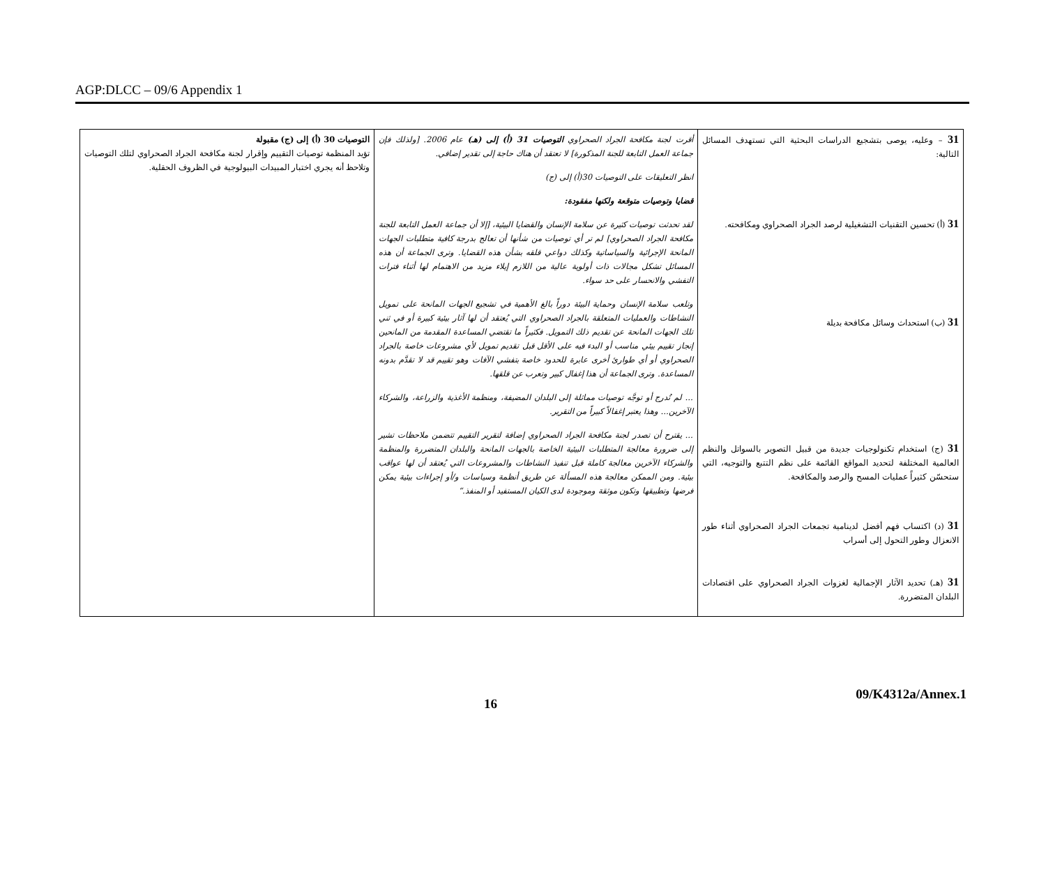AGP:DLCC – 09/6 Appendix 1
| 31 – وعليه، يوصى بتشجيع الدراسات البحثية التي تستهدف المسائل التالية: 31 (أ) تحسين التقنيات التشغيلية لرصد الجراد الصحراوي ومكافحته. 31 (ب) استحداث وسائل مكافحة بديلة 31 (ج) استخدام تكنولوجيات جديدة من قبيل التصوير بالسواتل والنظم العالمية المختلفة لتحديد المواقع القائمة على نظم التتبع والتوجيه، التي ستحسّن كثيراً عمليات المسح والرصد والمكافحة. 31 (د) اكتساب فهم أفضل لدينامية تجمعات الجراد الصحراوي أثناء طور الانعزال وطور التحول إلى أسراب 31 (هـ) تحديد الآثار الإجمالية لغزوات الجراد الصحراوي على اقتصادات البلدان المتضررة. | أقرت لجنة مكافحة الجراد الصحراوي التوصيات 31 (أ) إلى (هـ) عام 2006. [ولذلك فإن جماعة العمل التابعة للجنة المذكورة] لا تعتقد أن هناك حاجة إلى تقدير إضافي. انظر التعليقات على التوصيات 30(أ) إلى (ج) قضايا وتوصيات متوقعة ولكنها مفقودة: لقد تحدثت توصيات كثيرة عن سلامة الإنسان والقضايا البيئية، [إلا أن جماعة العمل التابعة للجنة مكافحة الجراد الصحراوي] لم تر أي توصيات من شأنها أن تعالج بدرجة كافية متطلبات الجهات المانحة الإجرائية والسياساتية وكذلك دواعي قلقه بشأن هذه القضايا. وترى الجماعة أن هذه المسائل تشكل مجالات ذات أولوية عالية من اللازم إيلاء مزيد من الاهتمام لها أثناء فترات التفشي والانحسار على حد سواء. وتلعب سلامة الإنسان وحماية البيئة دوراً بالغ الأهمية في تشجيع الجهات المانحة على تمويل النشاطات والعمليات المتعلقة بالجراد الصحراوي التي يُعتقد أن لها آثار بيئية كبيرة أو في ثني تلك الجهات المانحة عن تقديم ذلك التمويل. فكثيراً ما تقتضي المساعدة المقدمة من المانحين إنجاز تقييم بيئي مناسب أو البدء فيه على الأقل قبل تقديم تمويل لأي مشروعات خاصة بالجراد الصحراوي أو أي طوارئ أخرى عابرة للحدود خاصة بتفشي الآفات وهو تقييم قد لا تقدَّم بدونه المساعدة. وترى الجماعة أن هذا إغفال كبير وتعرب عن قلقها. ... لم تُدرج أو توجَّه توصيات مماثلة إلى البلدان المضيفة، ومنظمة الأغذية والزراعة، والشركاء الآخرين... وهذا يعتبر إغفالاً كبيراً من التقرير. ... يقترح أن تصدر لجنة مكافحة الجراد الصحراوي إضافة لتقرير التقييم تتضمن ملاحظات تشير إلى ضرورة معالجة المتطلبات البيئية الخاصة بالجهات المانحة والبلدان المتضررة والمنظمة والشركاء الآخرين معالجة كاملة قبل تنفيذ النشاطات والمشروعات التي يُعتقد أن لها عواقب بيئية. ومن الممكن معالجة هذه المسألة عن طريق أنظمة وسياسات و/أو إجراءات بيئية يمكن فرضها وتطبيقها وتكون موثقة وموجودة لدى الكيان المستفيد أو المنفذ.“ | التوصيات 30 (أ) إلى (ج) مقبولة تؤيد المنظمة توصيات التقييم وإقرار لجنة مكافحة الجراد الصحراوي لتلك التوصيات وتلاحظ أنه يجري اختبار المبيدات البيولوجية في الظروف الحقلية. |
16 09/K4312a/Annex.1